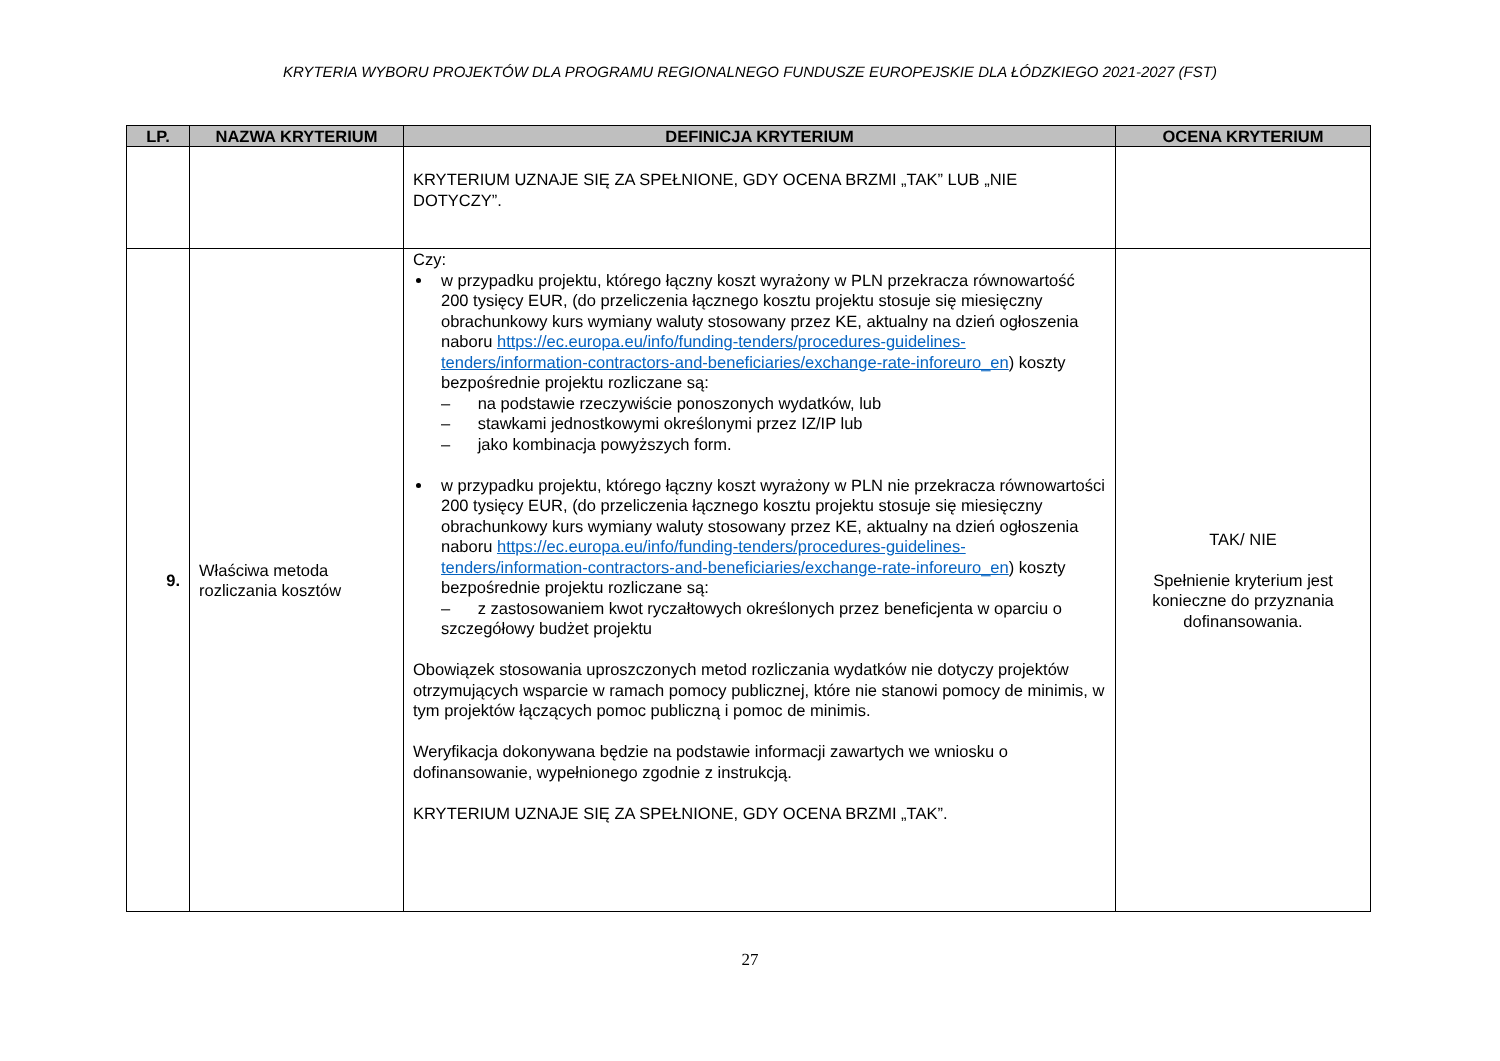KRYTERIA WYBORU PROJEKTÓW DLA PROGRAMU REGIONALNEGO FUNDUSZE EUROPEJSKIE DLA ŁÓDZKIEGO 2021-2027 (FST)
| LP. | NAZWA KRYTERIUM | DEFINICJA KRYTERIUM | OCENA KRYTERIUM |
| --- | --- | --- | --- |
| | | KRYTERIUM UZNAJE SIĘ ZA SPEŁNIONE, GDY OCENA BRZMI „TAK” LUB „NIE DOTYCZY”. | |
| 9. | Właściwa metoda rozliczania kosztów | Czy: w przypadku projektu, którego łączny koszt wyrażony w PLN przekracza równowartość 200 tysięcy EUR, (do przeliczenia łącznego kosztu projektu stosuje się miesięczny obrachunkowy kurs wymiany waluty stosowany przez KE, aktualny na dzień ogłoszenia naboru https://ec.europa.eu/info/funding-tenders/procedures-guidelines-tenders/information-contractors-and-beneficiaries/exchange-rate-inforeuro_en ) koszty bezpośrednie projektu rozliczane są: – na podstawie rzeczywiście ponoszonych wydatków, lub – stawkami jednostkowymi określonymi przez IZ/IP lub – jako kombinacja powyższych form. w przypadku projektu, którego łączny koszt wyrażony w PLN nie przekracza równowartości 200 tysięcy EUR, (do przeliczenia łącznego kosztu projektu stosuje się miesięczny obrachunkowy kurs wymiany waluty stosowany przez KE, aktualny na dzień ogłoszenia naboru https://ec.europa.eu/info/funding-tenders/procedures-guidelines-tenders/information-contractors-and-beneficiaries/exchange-rate-inforeuro_en ) koszty bezpośrednie projektu rozliczane są: – z zastosowaniem kwot ryczałtowych określonych przez beneficjenta w oparciu o szczegółowy budżet projektu Obowiązek stosowania uproszczonych metod rozliczania wydatków nie dotyczy projektów otrzymujących wsparcie w ramach pomocy publicznej, które nie stanowi pomocy de minimis, w tym projektów łączących pomoc publiczną i pomoc de minimis. Weryfikacja dokonywana będzie na podstawie informacji zawartych we wniosku o dofinansowanie, wypełnionego zgodnie z instrukcją. KRYTERIUM UZNAJE SIĘ ZA SPEŁNIONE, GDY OCENA BRZMI „TAK”. | TAK/ NIE Spełnienie kryterium jest konieczne do przyznania dofinansowania. |
27